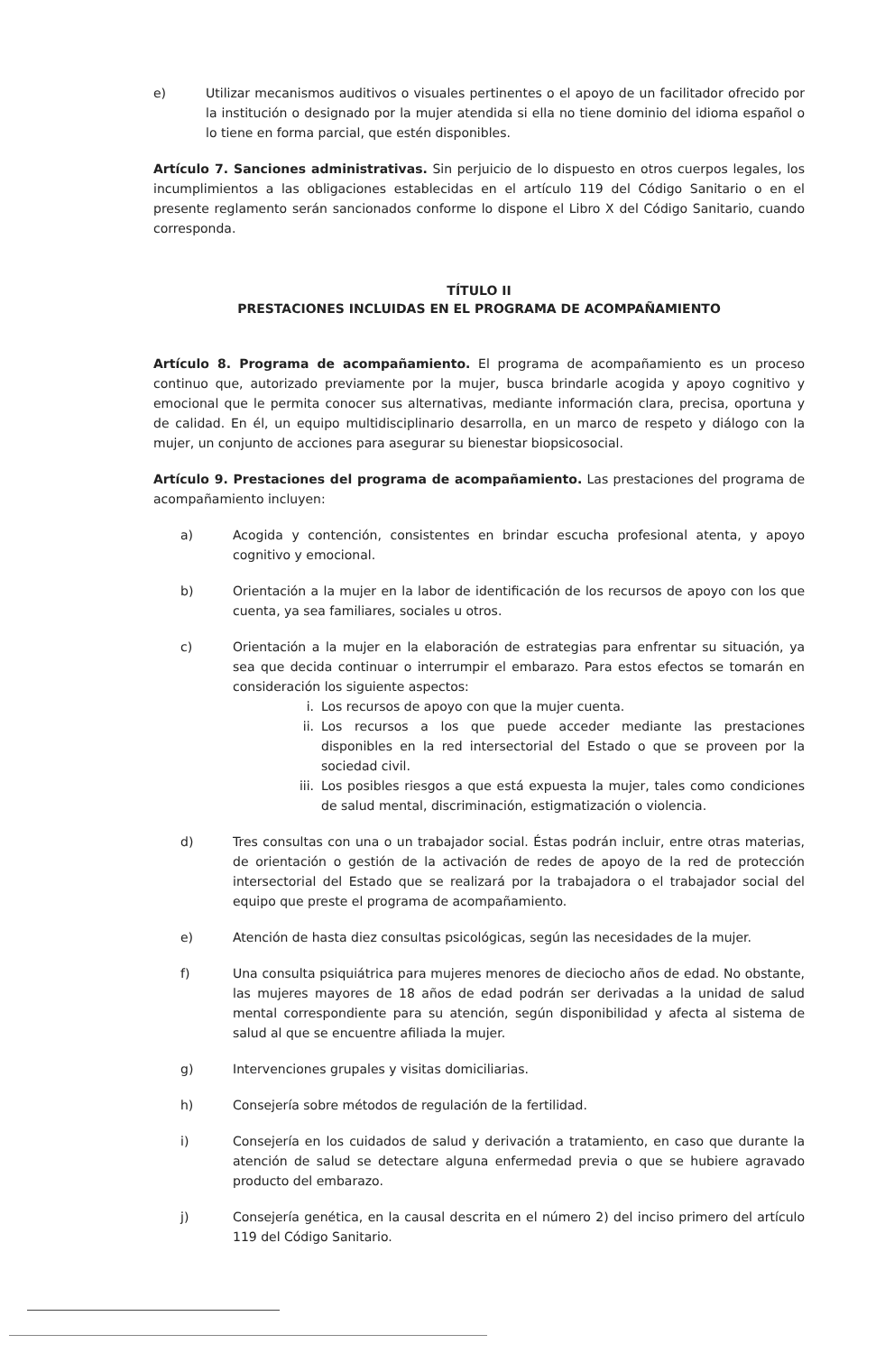e) Utilizar mecanismos auditivos o visuales pertinentes o el apoyo de un facilitador ofrecido por la institución o designado por la mujer atendida si ella no tiene dominio del idioma español o lo tiene en forma parcial, que estén disponibles.
Artículo 7. Sanciones administrativas. Sin perjuicio de lo dispuesto en otros cuerpos legales, los incumplimientos a las obligaciones establecidas en el artículo 119 del Código Sanitario o en el presente reglamento serán sancionados conforme lo dispone el Libro X del Código Sanitario, cuando corresponda.
TÍTULO II
PRESTACIONES INCLUIDAS EN EL PROGRAMA DE ACOMPAÑAMIENTO
Artículo 8. Programa de acompañamiento. El programa de acompañamiento es un proceso continuo que, autorizado previamente por la mujer, busca brindarle acogida y apoyo cognitivo y emocional que le permita conocer sus alternativas, mediante información clara, precisa, oportuna y de calidad. En él, un equipo multidisciplinario desarrolla, en un marco de respeto y diálogo con la mujer, un conjunto de acciones para asegurar su bienestar biopsicosocial.
Artículo 9. Prestaciones del programa de acompañamiento. Las prestaciones del programa de acompañamiento incluyen:
a) Acogida y contención, consistentes en brindar escucha profesional atenta, y apoyo cognitivo y emocional.
b) Orientación a la mujer en la labor de identificación de los recursos de apoyo con los que cuenta, ya sea familiares, sociales u otros.
c) Orientación a la mujer en la elaboración de estrategias para enfrentar su situación, ya sea que decida continuar o interrumpir el embarazo. Para estos efectos se tomarán en consideración los siguiente aspectos:
i. Los recursos de apoyo con que la mujer cuenta.
ii. Los recursos a los que puede acceder mediante las prestaciones disponibles en la red intersectorial del Estado o que se proveen por la sociedad civil.
iii.
Los posibles riesgos a que está expuesta la mujer, tales como condiciones de salud mental, discriminación, estigmatización o violencia.
d) Tres consultas con una o un trabajador social. Éstas podrán incluir, entre otras materias, de orientación o gestión de la activación de redes de apoyo de la red de protección intersectorial del Estado que se realizará por la trabajadora o el trabajador social del equipo que preste el programa de acompañamiento.
e) Atención de hasta diez consultas psicológicas, según las necesidades de la mujer.
f) Una consulta psiquiátrica para mujeres menores de dieciocho años de edad. No obstante, las mujeres mayores de 18 años de edad podrán ser derivadas a la unidad de salud mental correspondiente para su atención, según disponibilidad y afecta al sistema de salud al que se encuentre afiliada la mujer.
g) Intervenciones grupales y visitas domiciliarias.
h) Consejería sobre métodos de regulación de la fertilidad.
i) Consejería en los cuidados de salud y derivación a tratamiento, en caso que durante la atención de salud se detectare alguna enfermedad previa o que se hubiere agravado producto del embarazo.
j) Consejería genética, en la causal descrita en el número 2) del inciso primero del artículo 119 del Código Sanitario.